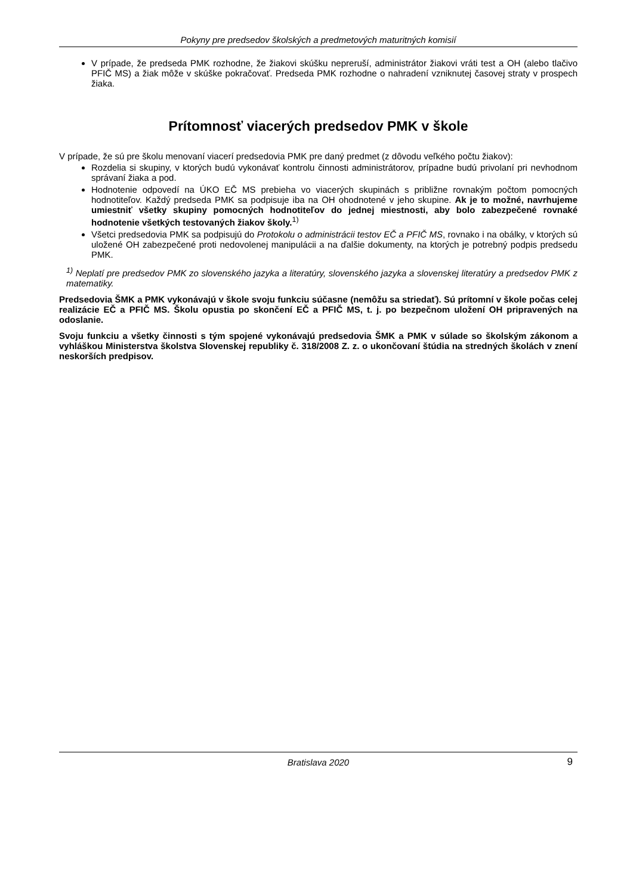Pokyny pre predsedov školských a predmetových maturitných komisií
V prípade, že predseda PMK rozhodne, že žiakovi skúšku nepreruší, administrátor žiakovi vráti test a OH (alebo tlačivo PFIČ MS) a žiak môže v skúške pokračovať. Predseda PMK rozhodne o nahradení vzniknutej časovej straty v prospech žiaka.
Prítomnosť viacerých predsedov PMK v škole
V prípade, že sú pre školu menovaní viacerí predsedovia PMK pre daný predmet (z dôvodu veľkého počtu žiakov):
Rozdelia si skupiny, v ktorých budú vykonávať kontrolu činnosti administrátorov, prípadne budú privolaní pri nevhodnom správaní žiaka a pod.
Hodnotenie odpovedí na ÚKO EČ MS prebieha vo viacerých skupinách s približne rovnakým počtom pomocných hodnotiteľov. Každý predseda PMK sa podpisuje iba na OH ohodnotené v jeho skupine. Ak je to možné, navrhujeme umiestniť všetky skupiny pomocných hodnotiteľov do jednej miestnosti, aby bolo zabezpečené rovnaké hodnotenie všetkých testovaných žiakov školy.<sup>1)</sup>
Všetci predsedovia PMK sa podpisujú do Protokolu o administrácii testov EČ a PFIČ MS, rovnako i na obálky, v ktorých sú uložené OH zabezpečené proti nedovolenej manipulácii a na ďalšie dokumenty, na ktorých je potrebný podpis predsedu PMK.
<sup>1)</sup> Neplatí pre predsedov PMK zo slovenského jazyka a literatúry, slovenského jazyka a slovenskej literatúry a predsedov PMK z matematiky.
Predsedovia ŠMK a PMK vykonávajú v škole svoju funkciu súčasne (nemôžu sa striedať). Sú prítomní v škole počas celej realizácie EČ a PFIČ MS. Školu opustia po skončení EČ a PFIČ MS, t. j. po bezpečnom uložení OH pripravených na odoslanie.
Svoju funkciu a všetky činnosti s tým spojené vykonávajú predsedovia ŠMK a PMK v súlade so školským zákonom a vyhláškou Ministerstva školstva Slovenskej republiky č. 318/2008 Z. z. o ukončovaní štúdia na stredných školách v znení neskorších predpisov.
Bratislava 2020 9